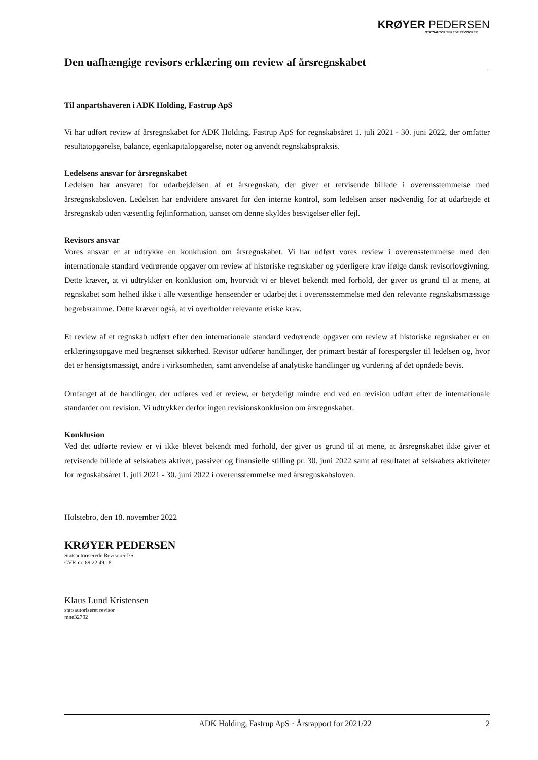KRØYER PEDERSEN
STATSAUTORISEREDE REVISORER
Den uafhængige revisors erklæring om review af årsregnskabet
Til anpartshaveren i ADK Holding, Fastrup ApS
Vi har udført review af årsregnskabet for ADK Holding, Fastrup ApS for regnskabsåret 1. juli 2021 - 30. juni 2022, der omfatter resultatopgørelse, balance, egenkapitalopgørelse, noter og anvendt regnskabspraksis.
Ledelsens ansvar for årsregnskabet
Ledelsen har ansvaret for udarbejdelsen af et årsregnskab, der giver et retvisende billede i overensstemmelse med årsregnskabsloven. Ledelsen har endvidere ansvaret for den interne kontrol, som ledelsen anser nødvendig for at udarbejde et årsregnskab uden væsentlig fejlinformation, uanset om denne skyldes besvigelser eller fejl.
Revisors ansvar
Vores ansvar er at udtrykke en konklusion om årsregnskabet. Vi har udført vores review i overensstemmelse med den internationale standard vedrørende opgaver om review af historiske regnskaber og yderligere krav ifølge dansk revisorlovgivning. Dette kræver, at vi udtrykker en konklusion om, hvorvidt vi er blevet bekendt med forhold, der giver os grund til at mene, at regnskabet som helhed ikke i alle væsentlige henseender er udarbejdet i overensstemmelse med den relevante regnskabsmæssige begrebsramme. Dette kræver også, at vi overholder relevante etiske krav.
Et review af et regnskab udført efter den internationale standard vedrørende opgaver om review af historiske regnskaber er en erklæringsopgave med begrænset sikkerhed. Revisor udfører handlinger, der primært består af forespørgsler til ledelsen og, hvor det er hensigtsmæssigt, andre i virksomheden, samt anvendelse af analytiske handlinger og vurdering af det opnåede bevis.
Omfanget af de handlinger, der udføres ved et review, er betydeligt mindre end ved en revision udført efter de internationale standarder om revision. Vi udtrykker derfor ingen revisionskonklusion om årsregnskabet.
Konklusion
Ved det udførte review er vi ikke blevet bekendt med forhold, der giver os grund til at mene, at årsregnskabet ikke giver et retvisende billede af selskabets aktiver, passiver og finansielle stilling pr. 30. juni 2022 samt af resultatet af selskabets aktiviteter for regnskabsåret 1. juli 2021 - 30. juni 2022 i overensstemmelse med årsregnskabsloven.
Holstebro, den 18. november 2022
KRØYER PEDERSEN
Statsautoriserede Revisorer I/S
CVR-nr. 89 22 49 18
Klaus Lund Kristensen
statsautoriseret revisor
mne32792
ADK Holding, Fastrup ApS · Årsrapport for 2021/22 2